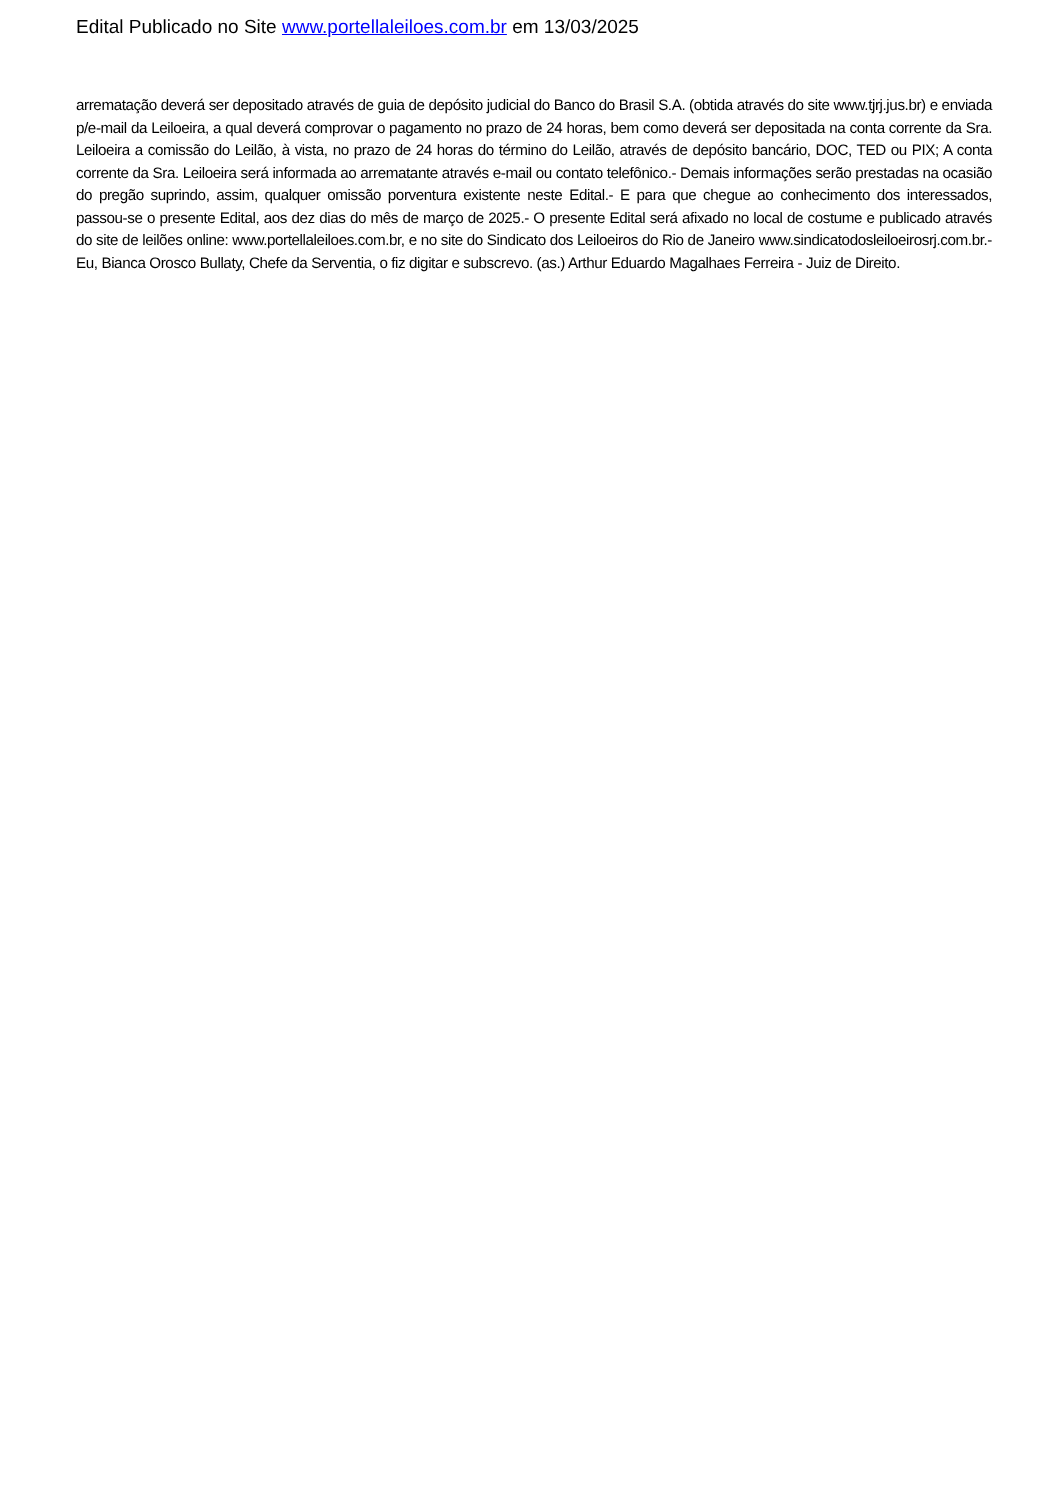Edital Publicado no Site www.portellaleiloes.com.br em 13/03/2025
arrematação deverá ser depositado através de guia de depósito judicial do Banco do Brasil S.A. (obtida através do site www.tjrj.jus.br) e enviada p/e-mail da Leiloeira, a qual deverá comprovar o pagamento no prazo de 24 horas, bem como deverá ser depositada na conta corrente da Sra. Leiloeira a comissão do Leilão, à vista, no prazo de 24 horas do término do Leilão, através de depósito bancário, DOC, TED ou PIX; A conta corrente da Sra. Leiloeira será informada ao arrematante através e-mail ou contato telefônico.- Demais informações serão prestadas na ocasião do pregão suprindo, assim, qualquer omissão porventura existente neste Edital.- E para que chegue ao conhecimento dos interessados, passou-se o presente Edital, aos dez dias do mês de março de 2025.- O presente Edital será afixado no local de costume e publicado através do site de leilões online: www.portellaleiloes.com.br, e no site do Sindicato dos Leiloeiros do Rio de Janeiro www.sindicatodosleiloeirosrj.com.br.- Eu, Bianca Orosco Bullaty, Chefe da Serventia, o fiz digitar e subscrevo. (as.) Arthur Eduardo Magalhaes Ferreira - Juiz de Direito.